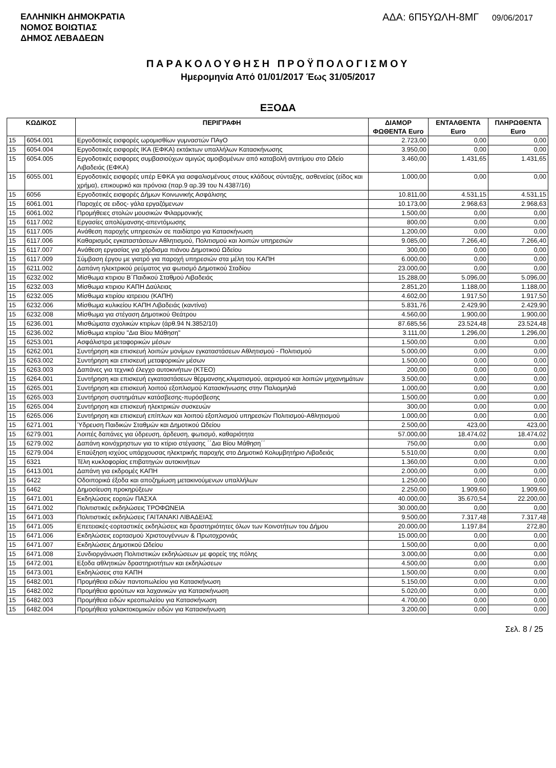ΕΛΛΗΝΙΚΗ ΔΗΜΟΚΡΑΤΙΑ
ΝΟΜΟΣ ΒΟΙΩΤΙΑΣ
ΔΗΜΟΣ ΛΕΒΑΔΕΩΝ
ΑΔΑ: 6Π5ΥΩΛΗ-8ΜΓ 09/06/2017
ΠΑΡΑΚΟΛΟΥΘΗΣΗ ΠΡΟΫΠΟΛΟΓΙΣΜΟΥ
Ημερομηνία Από 01/01/2017 Έως 31/05/2017
ΕΞΟΔΑ
| ΚΩΔΙΚΟΣ | | ΠΕΡΙΓΡΑΦΗ | ΔΙΑΜΟΡ ΦΩΘΕΝΤΑ Euro | ΕΝΤΑΛΘΕΝΤΑ Euro | ΠΛΗΡΩΘΕΝΤΑ Euro |
| --- | --- | --- | --- | --- | --- |
| 15 | 6054.001 | Εργοδοτικές εισφορές ωρομισθίων γυμναστών ΠΑγΟ | 2.723,00 | 0,00 | 0,00 |
| 15 | 6054.004 | Εργοδοτικές εισφορές ΙΚΑ (ΕΦΚΑ) εκτάκτων υπαλλήλων Κατασκήνωσης | 3.950,00 | 0,00 | 0,00 |
| 15 | 6054.005 | Εργοδοτικές εισφορες συμβασιούχων αμιγώς αμοιβομένων από καταβολή αντιτίμου στο Ωδείο Λιβαδειάς (ΕΦΚΑ) | 3.460,00 | 1.431,65 | 1.431,65 |
| 15 | 6055.001 | Εργοδοτικές εισφορές υπέρ ΕΦΚΑ για ασφαλισμένους στους κλάδους σύνταξης, ασθενείας (είδος και χρήμα), επικουρικό και πρόνοια (παρ.9 αρ.39 του Ν.4387/16) | 1.000,00 | 0,00 | 0,00 |
| 15 | 6056 | Εργοδοτικές εισφορές Δήμων Κοινωνικής Ασφάλισης | 10.811,00 | 4.531,15 | 4.531,15 |
| 15 | 6061.001 | Παροχές σε ειδος- γάλα εργαζόμενων | 10.173,00 | 2.968,63 | 2.968,63 |
| 15 | 6061.002 | Προμήθειες στολών μουσικών Φιλαρμονικής | 1.500,00 | 0,00 | 0,00 |
| 15 | 6117.002 | Εργασίες απολύμανσης-απεντόμωσης | 800,00 | 0,00 | 0,00 |
| 15 | 6117.005 | Ανάθεση παροχής υπηρεσιών σε παιδίατρο για Κατασκήνωση | 1.200,00 | 0,00 | 0,00 |
| 15 | 6117.006 | Καθαρισμός εγκαταστάσεων Αθλητισμού, Πολιτισμού και λοιπών υπηρεσιών | 9.085,00 | 7.266,40 | 7.266,40 |
| 15 | 6117.007 | Ανάθεση εργασίας για χόρδισμα πιάνου Δημοτικού Ωδείου | 300,00 | 0,00 | 0,00 |
| 15 | 6117.009 | Σύμβαση έργου με γιατρό για παροχή υπηρεσιών στα μέλη του ΚΑΠΗ | 6.000,00 | 0,00 | 0,00 |
| 15 | 6211.002 | Δαπάνη ηλεκτρικού ρεύματος για φωτισμό Δημοτικού Σταδίου | 23.000,00 | 0,00 | 0,00 |
| 15 | 6232.002 | Μίσθωμα κτιριου Β΄Παιδικού Σταθμού Λιβαδειάς | 15.288,00 | 5.096,00 | 5.096,00 |
| 15 | 6232.003 | Μίσθωμα κτιριου ΚΑΠΗ Δαύλειας | 2.851,20 | 1.188,00 | 1.188,00 |
| 15 | 6232.005 | Μίσθωμα κτιρίου ιατρειου (ΚΑΠΗ) | 4.602,00 | 1.917,50 | 1.917,50 |
| 15 | 6232.006 | Μίσθωμα κυλικείου ΚΑΠΗ Λιβαδειάς (καντίνα) | 5.831,76 | 2.429,90 | 2.429,90 |
| 15 | 6232.008 | Μίσθωμα για στέγαση Δημοτικού Θεάτρου | 4.560,00 | 1.900,00 | 1.900,00 |
| 15 | 6236.001 | Μισθώματα σχολικών κτιρίων (άρθ.94 Ν.3852/10) | 87.685,56 | 23.524,48 | 23.524,48 |
| 15 | 6236.002 | Μίσθωμα κτιρίου "Δια Βίου Μάθηση" | 3.111,00 | 1.296,00 | 1.296,00 |
| 15 | 6253.001 | Ασφάλιστρα μεταφορικών μέσων | 1.500,00 | 0,00 | 0,00 |
| 15 | 6262.001 | Συντήρηση και επισκευή λοιπών μονίμων εγκαταστάσεων Αθλητισμού - Πολιτισμού | 5.000,00 | 0,00 | 0,00 |
| 15 | 6263.002 | Συντήρηση και επισκευή μεταφορικών μέσων | 1.500,00 | 0,00 | 0,00 |
| 15 | 6263.003 | Δαπάνες για τεχνικό έλεγχο αυτοκινήτων (ΚΤΕΟ) | 200,00 | 0,00 | 0,00 |
| 15 | 6264.001 | Συντήρηση και επισκευή εγκαταστάσεων θέρμανσης,κλιματισμού, αερισμού και λοιπών μηχανημάτων | 3.500,00 | 0,00 | 0,00 |
| 15 | 6265.001 | Συντήρηση και επισκευή λοιπού εξοπλισμού Κατασκήνωσης στην Παλιομηλιά | 1.000,00 | 0,00 | 0,00 |
| 15 | 6265.003 | Συντήρηση συστημάτων κατάσβεσης-πυρόσβεσης | 1.500,00 | 0,00 | 0,00 |
| 15 | 6265.004 | Συντήρηση και επισκευή ηλεκτρικών συσκευών | 300,00 | 0,00 | 0,00 |
| 15 | 6265.006 | Συντήρηση και επισκευή επίπλων και λοιπού εξοπλισμού υπηρεσιών Πολιτισμού-Αθλητισμού | 1.000,00 | 0,00 | 0,00 |
| 15 | 6271.001 | Ύδρευση Παιδικών Σταθμών και Δημοτικού Ωδείου | 2.500,00 | 423,00 | 423,00 |
| 15 | 6279.001 | Λοιπές δαπάνες για ύδρευση, άρδευση, φωτισμό, καθαριότητα | 57.000,00 | 18.474,02 | 18.474,02 |
| 15 | 6279.002 | Δαπάνη κοινόχρηστων για το κτίριο στέγασης ΄΄Δια Βίου Μάθηση΄΄ | 750,00 | 0,00 | 0,00 |
| 15 | 6279.004 | Επαύξηση ισχύος υπάρχουσας ηλεκτρικής παροχής στο Δημοτικό Κολυμβητήριο Λιβαδειάς | 5.510,00 | 0,00 | 0,00 |
| 15 | 6321 | Τέλη κυκλοφορίας επιβατηγών αυτοκινήτων | 1.360,00 | 0,00 | 0,00 |
| 15 | 6413.001 | Δαπάνη για εκδρομές ΚΑΠΗ | 2.000,00 | 0,00 | 0,00 |
| 15 | 6422 | Οδοιπορικά έξοδα και αποζημίωση μετακινούμενων υπαλλήλων | 1.250,00 | 0,00 | 0,00 |
| 15 | 6462 | Δημοσίευση προκηρύξεων | 2.250,00 | 1.909,60 | 1.909,60 |
| 15 | 6471.001 | Εκδηλώσεις εορτών ΠΑΣΧΑ | 40.000,00 | 35.670,54 | 22.200,00 |
| 15 | 6471.002 | Πολιτιστικές εκδηλώσεις ΤΡΟΦΩΝΕΙΑ | 30.000,00 | 0,00 | 0,00 |
| 15 | 6471.003 | Πολιτιστικές εκδηλώσεις ΓΑΙΤΑΝΑΚΙ ΛΙΒΑΔΕΙΑΣ | 9.500,00 | 7.317,48 | 7.317,48 |
| 15 | 6471.005 | Επετειακές-εορταστικές εκδηλώσεις και δραστηριότητες όλων των Κοινοτήτων του Δήμου | 20.000,00 | 1.197,84 | 272,80 |
| 15 | 6471.006 | Εκδηλώσεις εορτασμού Χριστουγέννων & Πρωτοχρονιάς | 15.000,00 | 0,00 | 0,00 |
| 15 | 6471.007 | Εκδηλώσεις Δημοτικού Ωδείου | 1.500,00 | 0,00 | 0,00 |
| 15 | 6471.008 | Συνδιοργάνωση Πολιτιστικών εκδηλώσεων με φορείς της πόλης | 3.000,00 | 0,00 | 0,00 |
| 15 | 6472.001 | Εξοδα αθλητικών δραστηριοτήτων και εκδηλώσεων | 4.500,00 | 0,00 | 0,00 |
| 15 | 6473.001 | Εκδηλώσεις στα ΚΑΠΗ | 1.500,00 | 0,00 | 0,00 |
| 15 | 6482.001 | Προμήθεια ειδών παντοπωλείου για Κατασκήνωση | 5.150,00 | 0,00 | 0,00 |
| 15 | 6482.002 | Προμήθεια φρούτων και λαχανικών για Κατασκήνωση | 5.020,00 | 0,00 | 0,00 |
| 15 | 6482.003 | Προμήθεια ειδών κρεοπωλείου για Κατασκήνωση | 4.700,00 | 0,00 | 0,00 |
| 15 | 6482.004 | Προμήθεια γαλακτοκομικών ειδών για Κατασκήνωση | 3.200,00 | 0,00 | 0,00 |
Σελ. 8 / 25